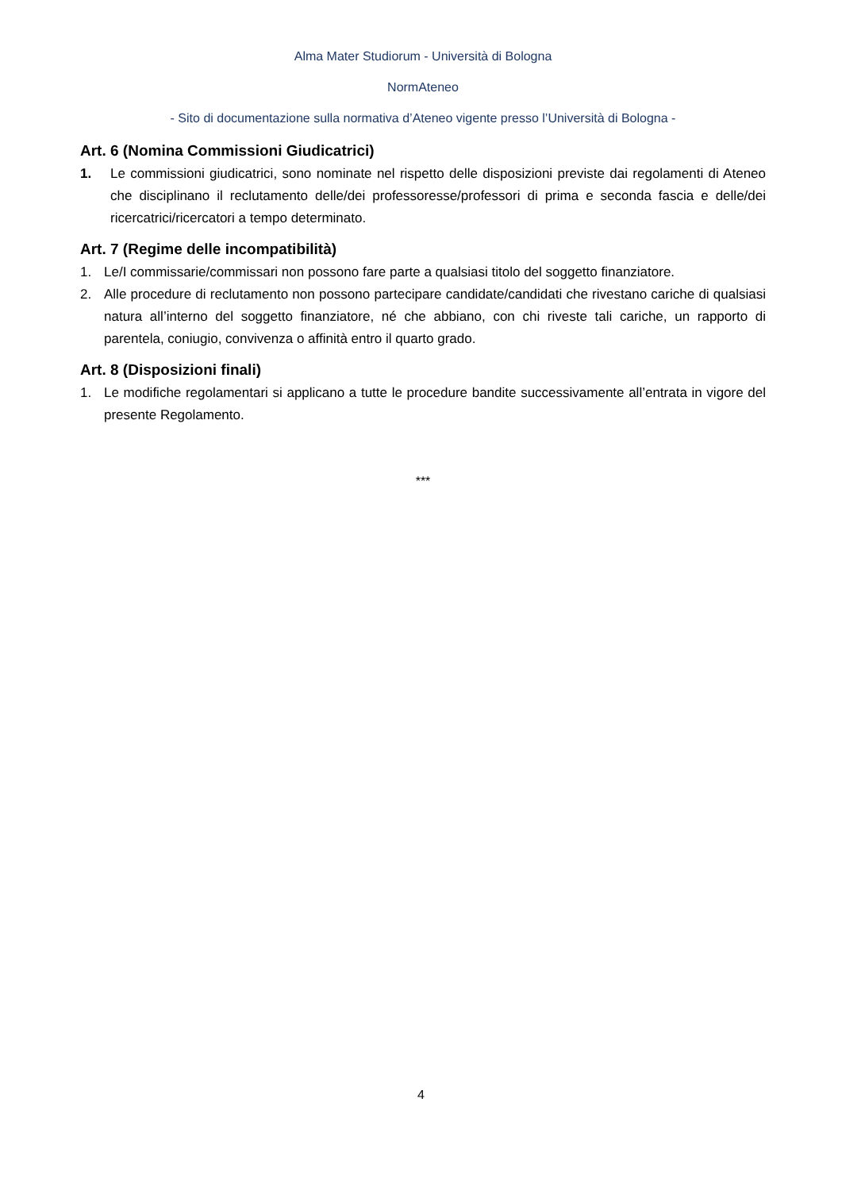Alma Mater Studiorum - Università di Bologna
NormAteneo
- Sito di documentazione sulla normativa d’Ateneo vigente presso l’Università di Bologna -
Art. 6 (Nomina Commissioni Giudicatrici)
1. Le commissioni giudicatrici, sono nominate nel rispetto delle disposizioni previste dai regolamenti di Ateneo che disciplinano il reclutamento delle/dei professoresse/professori di prima e seconda fascia e delle/dei ricercatrici/ricercatori a tempo determinato.
Art. 7 (Regime delle incompatibilità)
1. Le/I commissarie/commissari non possono fare parte a qualsiasi titolo del soggetto finanziatore.
2. Alle procedure di reclutamento non possono partecipare candidate/candidati che rivestano cariche di qualsiasi natura all’interno del soggetto finanziatore, né che abbiano, con chi riveste tali cariche, un rapporto di parentela, coniugio, convivenza o affinità entro il quarto grado.
Art. 8 (Disposizioni finali)
1. Le modifiche regolamentari si applicano a tutte le procedure bandite successivamente all’entrata in vigore del presente Regolamento.
***
4